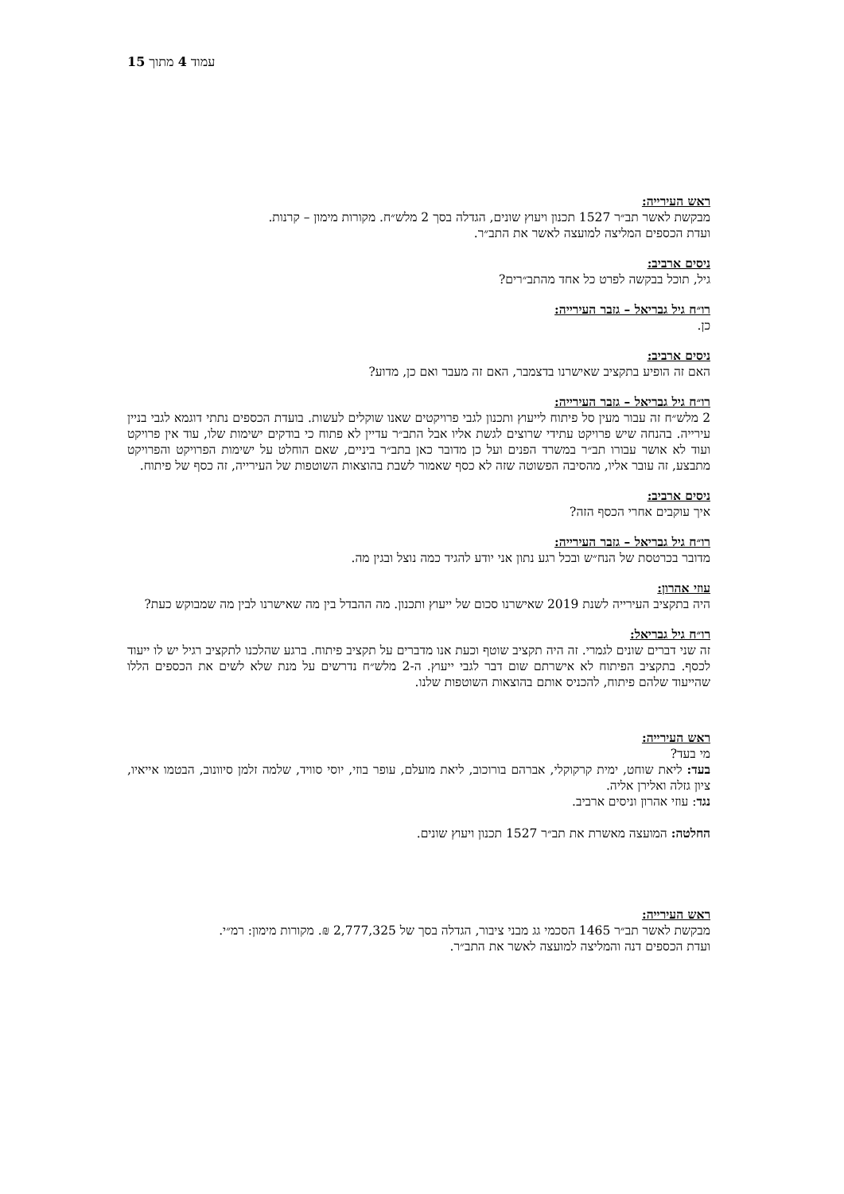עמוד 4 מתוך 15
ראש העירייה:
מבקשת לאשר תב״ר 1527 תכנון ויעוץ שונים, הגדלה בסך 2 מלש״ח. מקורות מימון – קרנות.
ועדת הכספים המליצה למועצה לאשר את התב״ר.
ניסים ארביב:
גיל, תוכל בבקשה לפרט כל אחד מהתב״רים?
רו״ח גיל גבריאל – גזבר העירייה:
כן.
ניסים ארביב:
האם זה הופיע בתקציב שאישרנו בדצמבר, האם זה מעבר ואם כן, מדוע?
רו״ח גיל גבריאל – גזבר העירייה:
2 מלש״ח זה עבור מעין סל פיתוח לייעוץ ותכנון לגבי פרויקטים שאנו שוקלים לעשות. בועדת הכספים נתתי דוגמא לגבי בניין עירייה. בהנחה שיש פרויקט עתידי שרוצים לגשת אליו אבל התב״ר עדיין לא פתוח כי בודקים ישימות שלו, עוד אין פרויקט ועוד לא אושר עבורו תב״ר במשרד הפנים ועל כן מדובר כאן בתב״ר ביניים, שאם הוחלט על ישימות הפרויקט והפרויקט מתבצע, זה עובר אליו, מהסיבה הפשוטה שזה לא כסף שאמור לשבת בהוצאות השוטפות של העירייה, זה כסף של פיתוח.
ניסים ארביב:
איך עוקבים אחרי הכסף הזה?
רו״ח גיל גבריאל – גזבר העירייה:
מדובר בכרטסת של הנח״ש ובכל רגע נתון אני יודע להגיד כמה נוצל ובגין מה.
עוזי אהרון:
היה בתקציב העירייה לשנת 2019 שאישרנו סכום של ייעוץ ותכנון. מה ההבדל בין מה שאישרנו לבין מה שמבוקש כעת?
רו״ח גיל גבריאל:
זה שני דברים שונים לגמרי. זה היה תקציב שוטף וכעת אנו מדברים על תקציב פיתוח. ברגע שהלכנו לתקציב רגיל יש לו ייעוד לכסף. בתקציב הפיתוח לא אישרתם שום דבר לגבי ייעוץ. ה-2 מלש״ח נדרשים על מנת שלא לשים את הכספים הללו שהייעוד שלהם פיתוח, להכניס אותם בהוצאות השוטפות שלנו.
ראש העירייה:
מי בעד?
בעד: ליאת שוחט, ימית קרקוקלי, אברהם בורוכוב, ליאת מועלם, עופר בוזי, יוסי סוויד, שלמה זלמן סיוונוב, הבטמו אייאיו, ציון גזלה ואלירן אליה.
נגד: עוזי אהרון וניסים ארביב.
החלטה: המועצה מאשרת את תב״ר 1527 תכנון ויעוץ שונים.
ראש העירייה:
מבקשת לאשר תב״ר 1465 הסכמי גג מבני ציבור, הגדלה בסך של 2,777,325 ₪. מקורות מימון: רמ״י.
ועדת הכספים דנה והמליצה למועצה לאשר את התב״ר.